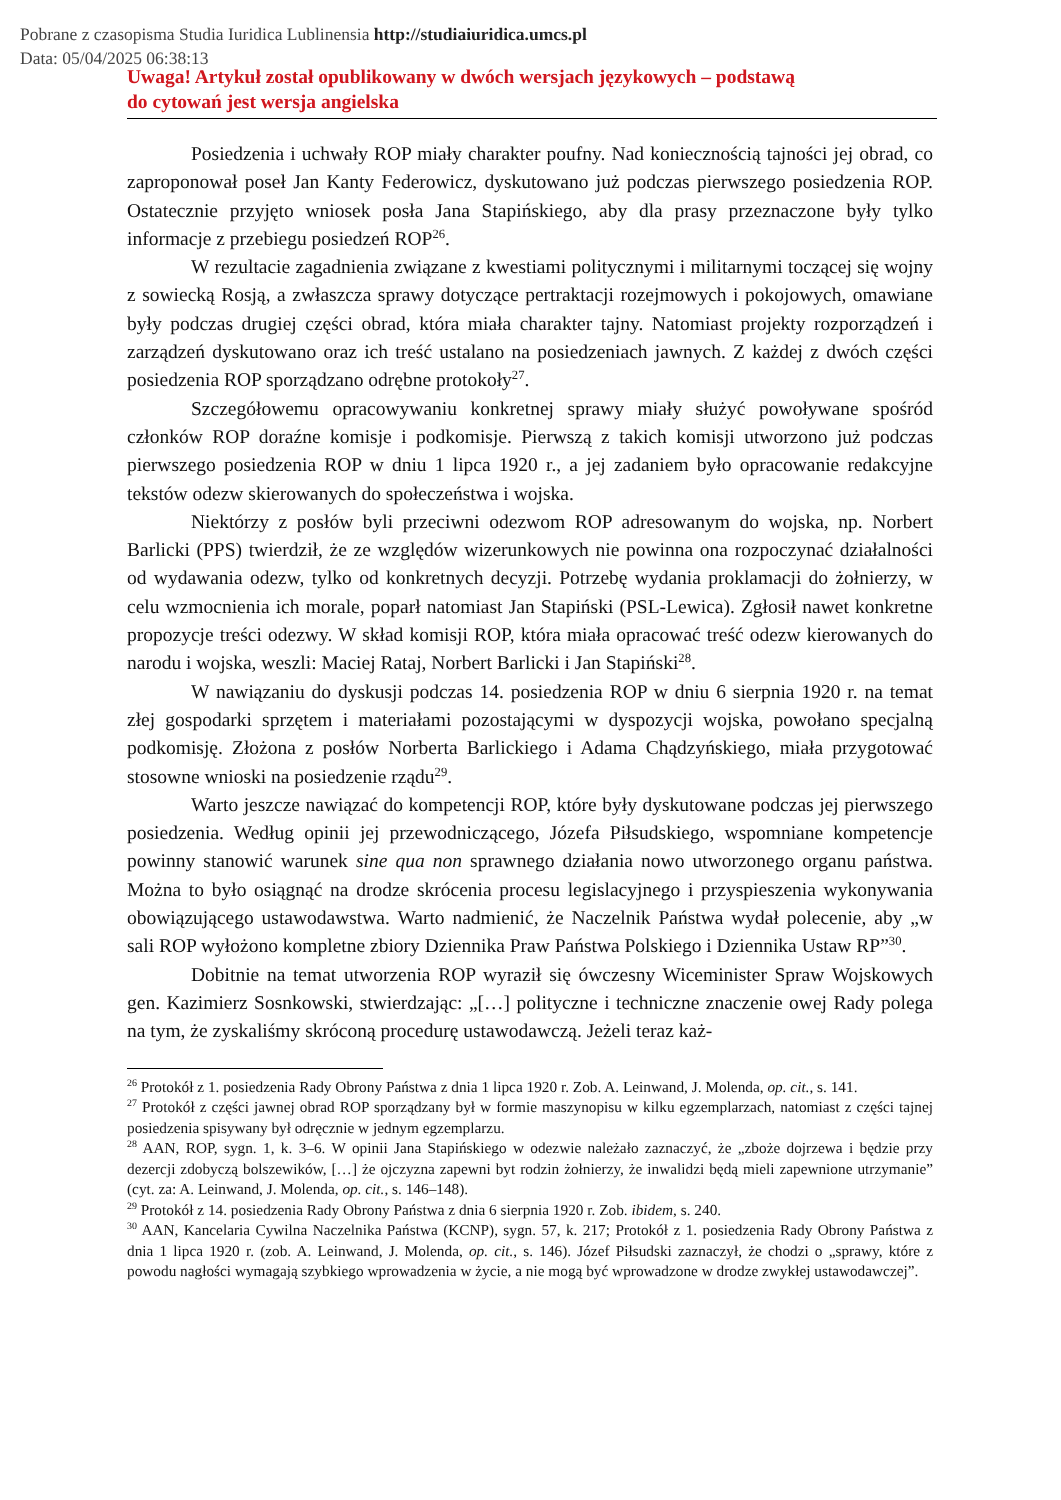Pobrane z czasopisma Studia Iuridica Lublinensia http://studiaiuridica.umcs.pl
Data: 05/04/2025 06:38:13
Uwaga! Artykuł został opublikowany w dwóch wersjach językowych – podstawą
do cytowań jest wersja angielska
Posiedzenia i uchwały ROP miały charakter poufny. Nad koniecznością tajności jej obrad, co zaproponował poseł Jan Kanty Federowicz, dyskutowano już podczas pierwszego posiedzenia ROP. Ostatecznie przyjęto wniosek posła Jana Stapińskiego, aby dla prasy przeznaczone były tylko informacje z przebiegu posiedzeń ROP<sup>26</sup>.
W rezultacie zagadnienia związane z kwestiami politycznymi i militarnymi toczącej się wojny z sowiecką Rosją, a zwłaszcza sprawy dotyczące pertraktacji rozejmowych i pokojowych, omawiane były podczas drugiej części obrad, która miała charakter tajny. Natomiast projekty rozporządzeń i zarządzeń dyskutowano oraz ich treść ustalano na posiedzeniach jawnych. Z każdej z dwóch części posiedzenia ROP sporządzano odrębne protokoły<sup>27</sup>.
Szczegółowemu opracowywaniu konkretnej sprawy miały służyć powoływane spośród członków ROP doraźne komisje i podkomisje. Pierwszą z takich komisji utworzono już podczas pierwszego posiedzenia ROP w dniu 1 lipca 1920 r., a jej zadaniem było opracowanie redakcyjne tekstów odezw skierowanych do społeczeństwa i wojska.
Niektórzy z posłów byli przeciwni odezwom ROP adresowanym do wojska, np. Norbert Barlicki (PPS) twierdził, że ze względów wizerunkowych nie powinna ona rozpoczynać działalności od wydawania odezw, tylko od konkretnych decyzji. Potrzebę wydania proklamacji do żołnierzy, w celu wzmocnienia ich morale, poparł natomiast Jan Stapiński (PSL-Lewica). Zgłosił nawet konkretne propozycje treści odezwy. W skład komisji ROP, która miała opracować treść odezw kierowanych do narodu i wojska, weszli: Maciej Rataj, Norbert Barlicki i Jan Stapiński<sup>28</sup>.
W nawiązaniu do dyskusji podczas 14. posiedzenia ROP w dniu 6 sierpnia 1920 r. na temat złej gospodarki sprzętem i materiałami pozostającymi w dyspozycji wojska, powołano specjalną podkomisję. Złożona z posłów Norberta Barlickiego i Adama Chądzyńskiego, miała przygotować stosowne wnioski na posiedzenie rządu<sup>29</sup>.
Warto jeszcze nawiązać do kompetencji ROP, które były dyskutowane podczas jej pierwszego posiedzenia. Według opinii jej przewodniczącego, Józefa Piłsudskiego, wspomniane kompetencje powinny stanowić warunek sine qua non sprawnego działania nowo utworzonego organu państwa. Można to było osiągnąć na drodze skrócenia procesu legislacyjnego i przyspieszenia wykonywania obowiązującego ustawodawstwa. Warto nadmienić, że Naczelnik Państwa wydał polecenie, aby „w sali ROP wyłożono kompletne zbiory Dziennika Praw Państwa Polskiego i Dziennika Ustaw RP”<sup>30</sup>.
Dobitnie na temat utworzenia ROP wyraził się ówczesny Wiceminister Spraw Wojskowych gen. Kazimierz Sosnkowski, stwierdzając: „[…] polityczne i techniczne znaczenie owej Rady polega na tym, że zyskaliśmy skróconą procedurę ustawodawczą. Jeżeli teraz każ-
<sup>26</sup> Protokół z 1. posiedzenia Rady Obrony Państwa z dnia 1 lipca 1920 r. Zob. A. Leinwand, J. Molenda, op. cit., s. 141.
<sup>27</sup> Protokół z części jawnej obrad ROP sporządzany był w formie maszynopisu w kilku egzemplarzach, natomiast z części tajnej posiedzenia spisywany był odręcznie w jednym egzemplarzu.
<sup>28</sup> AAN, ROP, sygn. 1, k. 3–6. W opinii Jana Stapińskiego w odezwie należało zaznaczyć, że „zboże dojrzewa i będzie przy dezercji zdobyczą bolszewików, […] że ojczyzna zapewni byt rodzin żołnierzy, że inwalidzi będą mieli zapewnione utrzymanie” (cyt. za: A. Leinwand, J. Molenda, op. cit., s. 146–148).
<sup>29</sup> Protokół z 14. posiedzenia Rady Obrony Państwa z dnia 6 sierpnia 1920 r. Zob. ibidem, s. 240.
<sup>30</sup> AAN, Kancelaria Cywilna Naczelnika Państwa (KCNP), sygn. 57, k. 217; Protokół z 1. posiedzenia Rady Obrony Państwa z dnia 1 lipca 1920 r. (zob. A. Leinwand, J. Molenda, op. cit., s. 146). Józef Piłsudski zaznaczył, że chodzi o „sprawy, które z powodu nagłości wymagają szybkiego wprowadzenia w życie, a nie mogą być wprowadzone w drodze zwykłej ustawodawczej”.